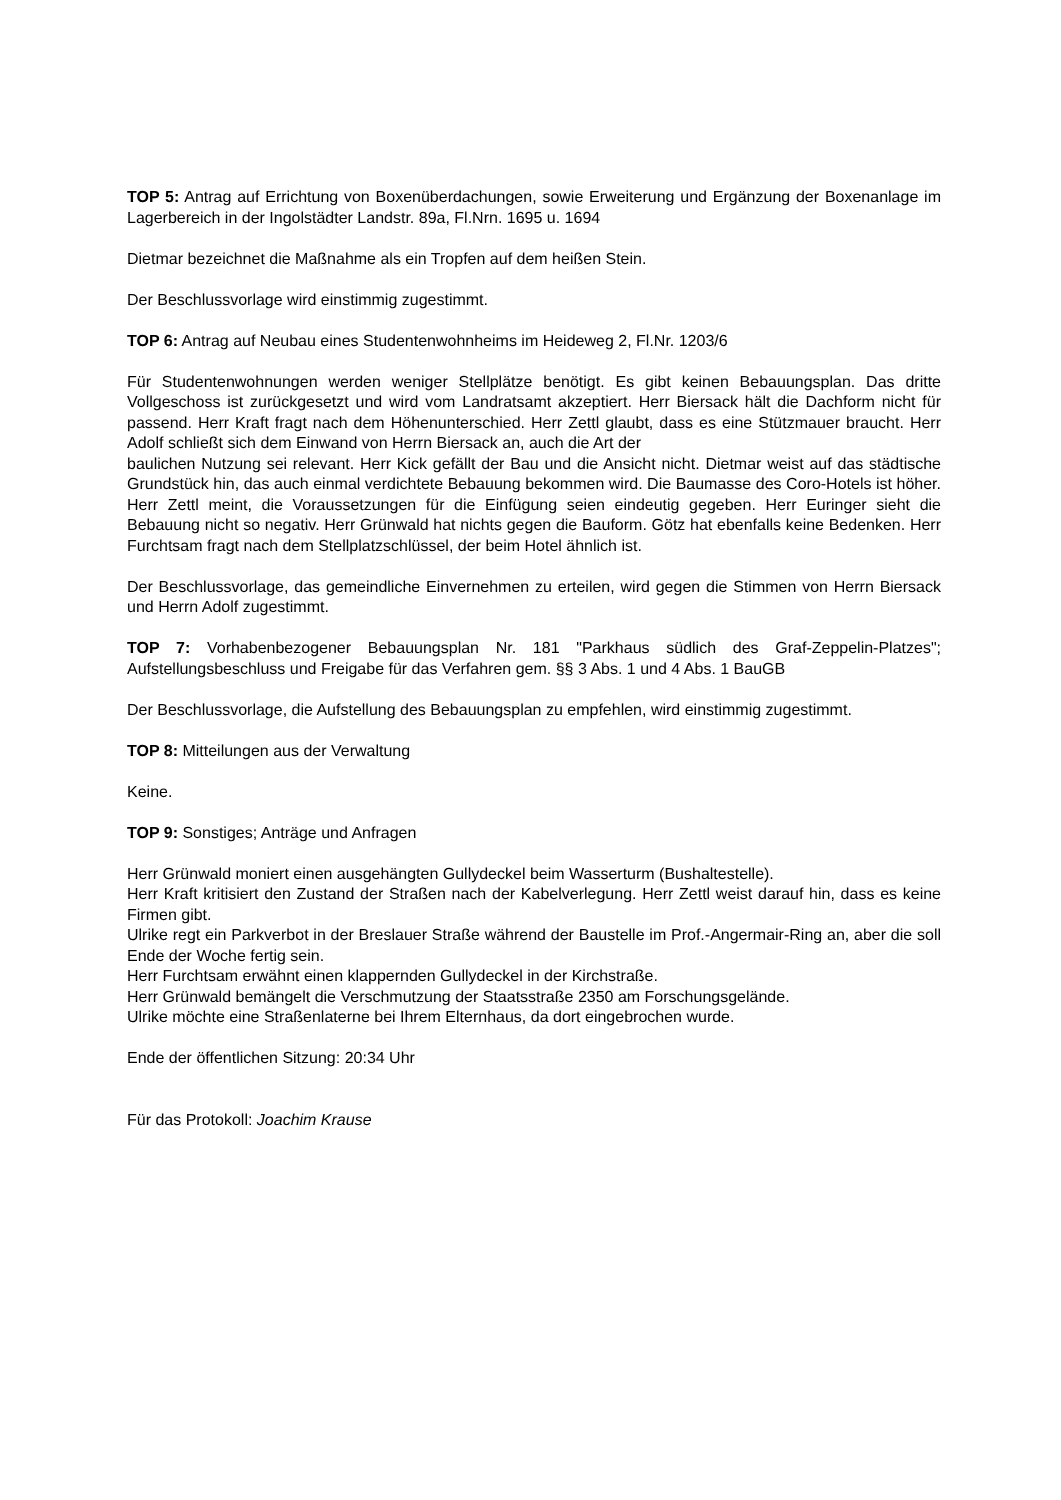TOP 5: Antrag auf Errichtung von Boxenüberdachungen, sowie Erweiterung und Ergänzung der Boxenanlage im Lagerbereich in der Ingolstädter Landstr. 89a, Fl.Nrn. 1695 u. 1694
Dietmar bezeichnet die Maßnahme als ein Tropfen auf dem heißen Stein.
Der Beschlussvorlage wird einstimmig zugestimmt.
TOP 6: Antrag auf Neubau eines Studentenwohnheims im Heideweg 2, Fl.Nr. 1203/6
Für Studentenwohnungen werden weniger Stellplätze benötigt. Es gibt keinen Bebauungsplan. Das dritte Vollgeschoss ist zurückgesetzt und wird vom Landratsamt akzeptiert. Herr Biersack hält die Dachform nicht für passend. Herr Kraft fragt nach dem Höhenunterschied. Herr Zettl glaubt, dass es eine Stützmauer braucht. Herr Adolf schließt sich dem Einwand von Herrn Biersack an, auch die Art der
baulichen Nutzung sei relevant. Herr Kick gefällt der Bau und die Ansicht nicht. Dietmar weist auf das städtische Grundstück hin, das auch einmal verdichtete Bebauung bekommen wird. Die Baumasse des Coro-Hotels ist höher. Herr Zettl meint, die Voraussetzungen für die Einfügung seien eindeutig gegeben. Herr Euringer sieht die Bebauung nicht so negativ. Herr Grünwald hat nichts gegen die Bauform. Götz hat ebenfalls keine Bedenken. Herr Furchtsam fragt nach dem Stellplatzschlüssel, der beim Hotel ähnlich ist.
Der Beschlussvorlage, das gemeindliche Einvernehmen zu erteilen, wird gegen die Stimmen von Herrn Biersack und Herrn Adolf zugestimmt.
TOP 7: Vorhabenbezogener Bebauungsplan Nr. 181 "Parkhaus südlich des Graf-Zeppelin-Platzes"; Aufstellungsbeschluss und Freigabe für das Verfahren gem. §§ 3 Abs. 1 und 4 Abs. 1 BauGB
Der Beschlussvorlage, die Aufstellung des Bebauungsplan zu empfehlen, wird einstimmig zugestimmt.
TOP 8: Mitteilungen aus der Verwaltung
Keine.
TOP 9: Sonstiges; Anträge und Anfragen
Herr Grünwald moniert einen ausgehängten Gullydeckel beim Wasserturm (Bushaltestelle).
Herr Kraft kritisiert den Zustand der Straßen nach der Kabelverlegung. Herr Zettl weist darauf hin, dass es keine Firmen gibt.
Ulrike regt ein Parkverbot in der Breslauer Straße während der Baustelle im Prof.-Angermair-Ring an, aber die soll Ende der Woche fertig sein.
Herr Furchtsam erwähnt einen klappernden Gullydeckel in der Kirchstraße.
Herr Grünwald bemängelt die Verschmutzung der Staatsstraße 2350 am Forschungsgelände.
Ulrike möchte eine Straßenlaterne bei Ihrem Elternhaus, da dort eingebrochen wurde.
Ende der öffentlichen Sitzung: 20:34 Uhr
Für das Protokoll: Joachim Krause